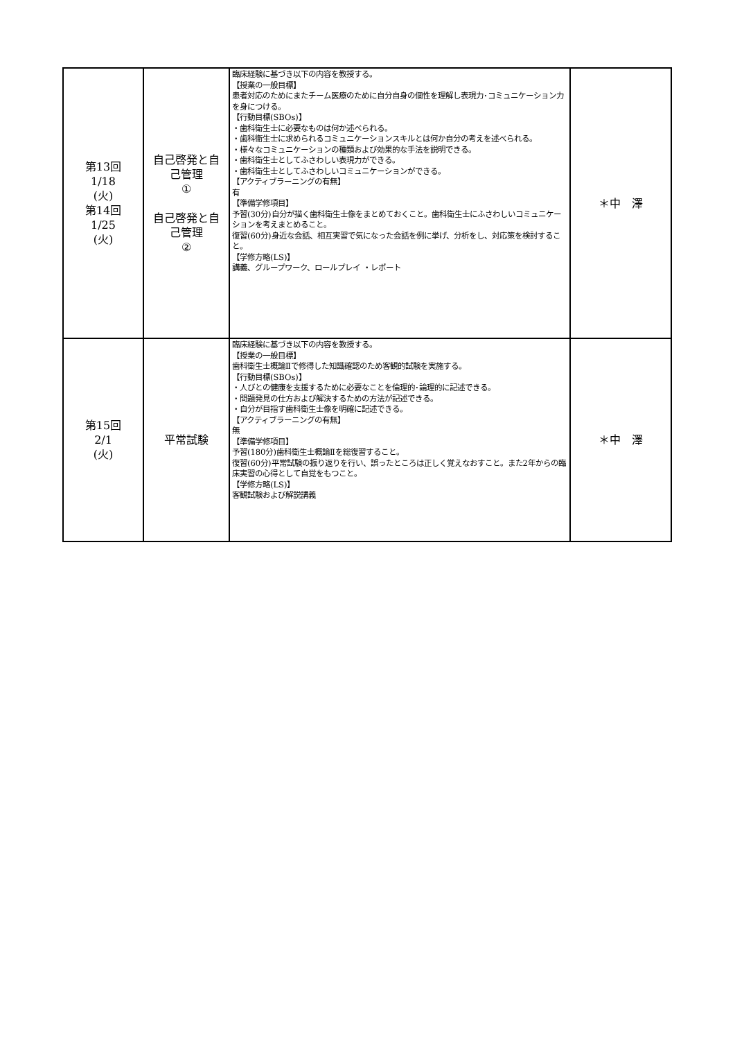| 第13回 1/18 (火) 第14回 1/25 (火) | 自己啓発と自 己管理 ① 自己啓発と自 己管理 ② | 臨床経験に基づき以下の内容を教授する。 【授業の一般目標】 患者対応のためにまたチーム医療のために自分自身の個性を理解し表現力･コミュニケーション力を身につける。 【行動目標(SBOs)】 ・歯科衛生士に必要なものは何か述べられる。 ・歯科衛生士に求められるコミュニケーションスキルとは何か自分の考えを述べられる。 ・様々なコミュニケーションの種類および効果的な手法を説明できる。 ・歯科衛生士としてふさわしい表現力ができる。 ・歯科衛生士としてふさわしいコミュニケーションができる。 【アクティブラーニングの有無】 有 【準備学修項目】 予習(30分)自分が描く歯科衛生士像をまとめておくこと。歯科衛生士にふさわしいコミュニケーションを考えまとめること。 復習(60分)身近な会話、相互実習で気になった会話を例に挙げ、分析をし、対応策を検討すること。 【学修方略(LS)】 講義、グループワーク、ロールプレイ ・レポート | ＊中 澤 |
| 第15回 2/1 (火) | 平常試験 | 臨床経験に基づき以下の内容を教授する。 【授業の一般目標】 歯科衛生士概論Ⅱで修得した知識確認のため客観的試験を実施する。 【行動目標(SBOs)】 ・人びとの健康を支援するために必要なことを倫理的･論理的に記述できる。 ・問題発見の仕方および解決するための方法が記述できる。 ・自分が目指す歯科衛生士像を明確に記述できる。 【アクティブラーニングの有無】 無 【準備学修項目】 予習(180分)歯科衛生士概論Ⅱを総復習すること。 復習(60分)平常試験の振り返りを行い、誤ったところは正しく覚えなおすこと。また2年からの臨床実習の心得として自覚をもつこと。 【学修方略(LS)】 客観試験および解説講義 | ＊中 澤 |